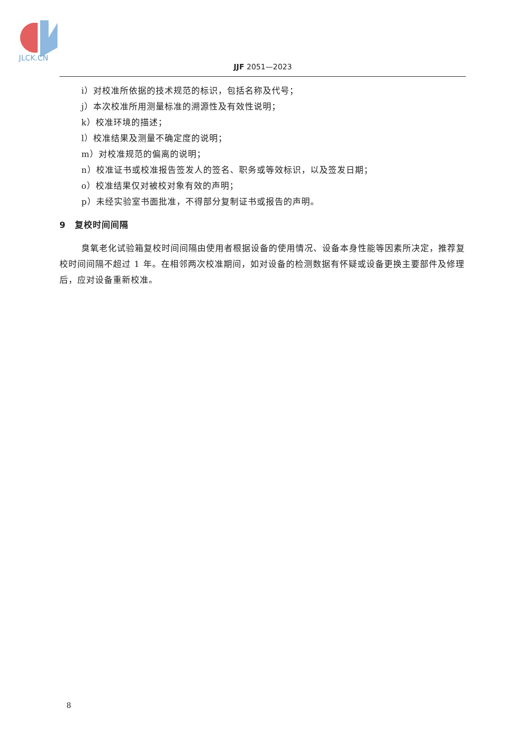JLCK.CN
JJF 2051—2023
i）对校准所依据的技术规范的标识，包括名称及代号；
j）本次校准所用测量标准的溯源性及有效性说明；
k）校准环境的描述；
l）校准结果及测量不确定度的说明；
m）对校准规范的偏离的说明；
n）校准证书或校准报告签发人的签名、职务或等效标识，以及签发日期；
o）校准结果仅对被校对象有效的声明；
p）未经实验室书面批准，不得部分复制证书或报告的声明。
9　复校时间间隔
臭氧老化试验箱复校时间间隔由使用者根据设备的使用情况、设备本身性能等因素所决定，推荐复校时间间隔不超过 1 年。在相邻两次校准期间，如对设备的检测数据有怀疑或设备更换主要部件及修理后，应对设备重新校准。
8